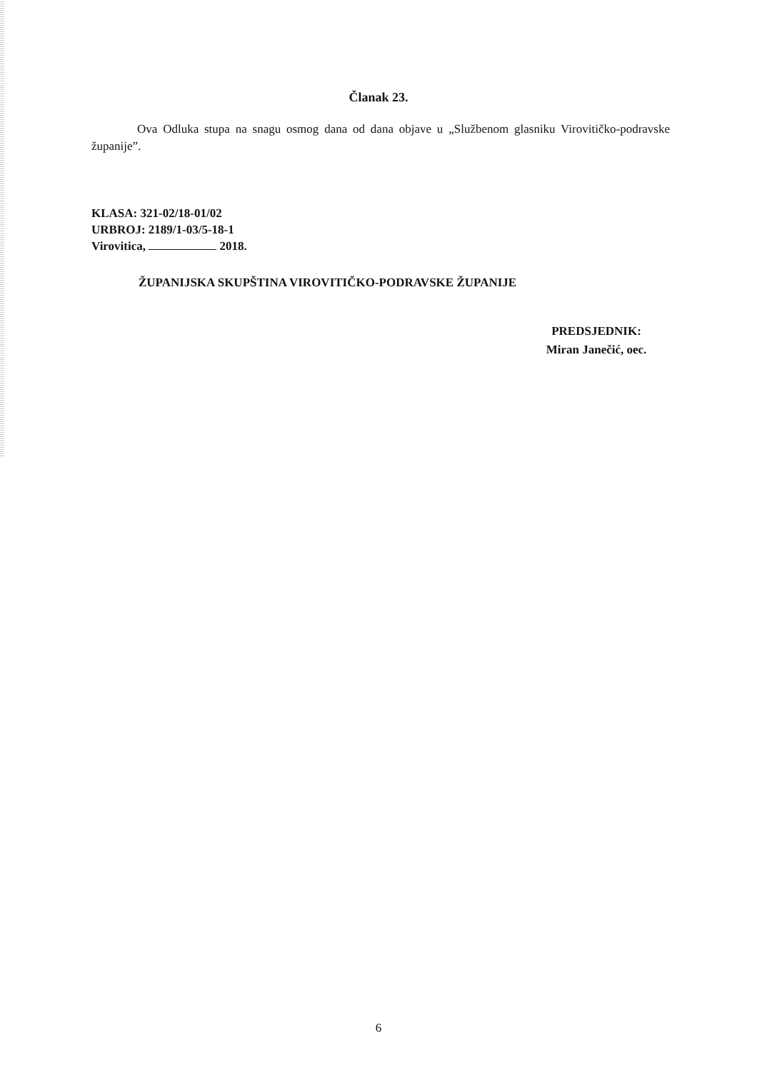Članak 23.
Ova Odluka stupa na snagu osmog dana od dana objave u „Službenom glasniku Virovitičko-podravske županije”.
KLASA: 321-02/18-01/02
URBROJ: 2189/1-03/5-18-1
Virovitica, 2018.
ŽUPANIJSKA SKUPŠTINA VIROVITIČKO-PODRAVSKE ŽUPANIJE
PREDSJEDNIK:
Miran Janečić, oec.
6